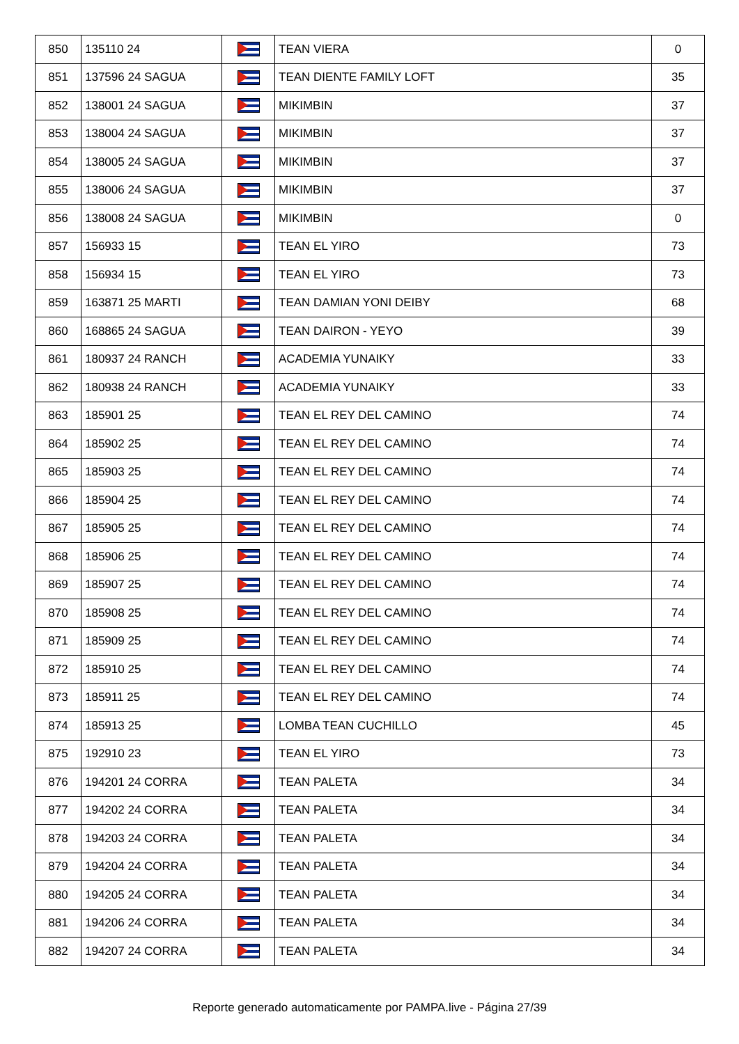| 850 | 135110 24 | | TEAN VIERA | 0 |
| 851 | 137596 24 SAGUA | | TEAN DIENTE FAMILY LOFT | 35 |
| 852 | 138001 24 SAGUA | | MIKIMBIN | 37 |
| 853 | 138004 24 SAGUA | | MIKIMBIN | 37 |
| 854 | 138005 24 SAGUA | | MIKIMBIN | 37 |
| 855 | 138006 24 SAGUA | | MIKIMBIN | 37 |
| 856 | 138008 24 SAGUA | | MIKIMBIN | 0 |
| 857 | 156933 15 | | TEAN EL YIRO | 73 |
| 858 | 156934 15 | | TEAN EL YIRO | 73 |
| 859 | 163871 25 MARTI | | TEAN DAMIAN YONI DEIBY | 68 |
| 860 | 168865 24 SAGUA | | TEAN DAIRON - YEYO | 39 |
| 861 | 180937 24 RANCH | | ACADEMIA YUNAIKY | 33 |
| 862 | 180938 24 RANCH | | ACADEMIA YUNAIKY | 33 |
| 863 | 185901 25 | | TEAN EL REY DEL CAMINO | 74 |
| 864 | 185902 25 | | TEAN EL REY DEL CAMINO | 74 |
| 865 | 185903 25 | | TEAN EL REY DEL CAMINO | 74 |
| 866 | 185904 25 | | TEAN EL REY DEL CAMINO | 74 |
| 867 | 185905 25 | | TEAN EL REY DEL CAMINO | 74 |
| 868 | 185906 25 | | TEAN EL REY DEL CAMINO | 74 |
| 869 | 185907 25 | | TEAN EL REY DEL CAMINO | 74 |
| 870 | 185908 25 | | TEAN EL REY DEL CAMINO | 74 |
| 871 | 185909 25 | | TEAN EL REY DEL CAMINO | 74 |
| 872 | 185910 25 | | TEAN EL REY DEL CAMINO | 74 |
| 873 | 185911 25 | | TEAN EL REY DEL CAMINO | 74 |
| 874 | 185913 25 | | LOMBA TEAN CUCHILLO | 45 |
| 875 | 192910 23 | | TEAN EL YIRO | 73 |
| 876 | 194201 24 CORRA | | TEAN PALETA | 34 |
| 877 | 194202 24 CORRA | | TEAN PALETA | 34 |
| 878 | 194203 24 CORRA | | TEAN PALETA | 34 |
| 879 | 194204 24 CORRA | | TEAN PALETA | 34 |
| 880 | 194205 24 CORRA | | TEAN PALETA | 34 |
| 881 | 194206 24 CORRA | | TEAN PALETA | 34 |
| 882 | 194207 24 CORRA | | TEAN PALETA | 34 |
Reporte generado automaticamente por PAMPA.live - Página 27/39